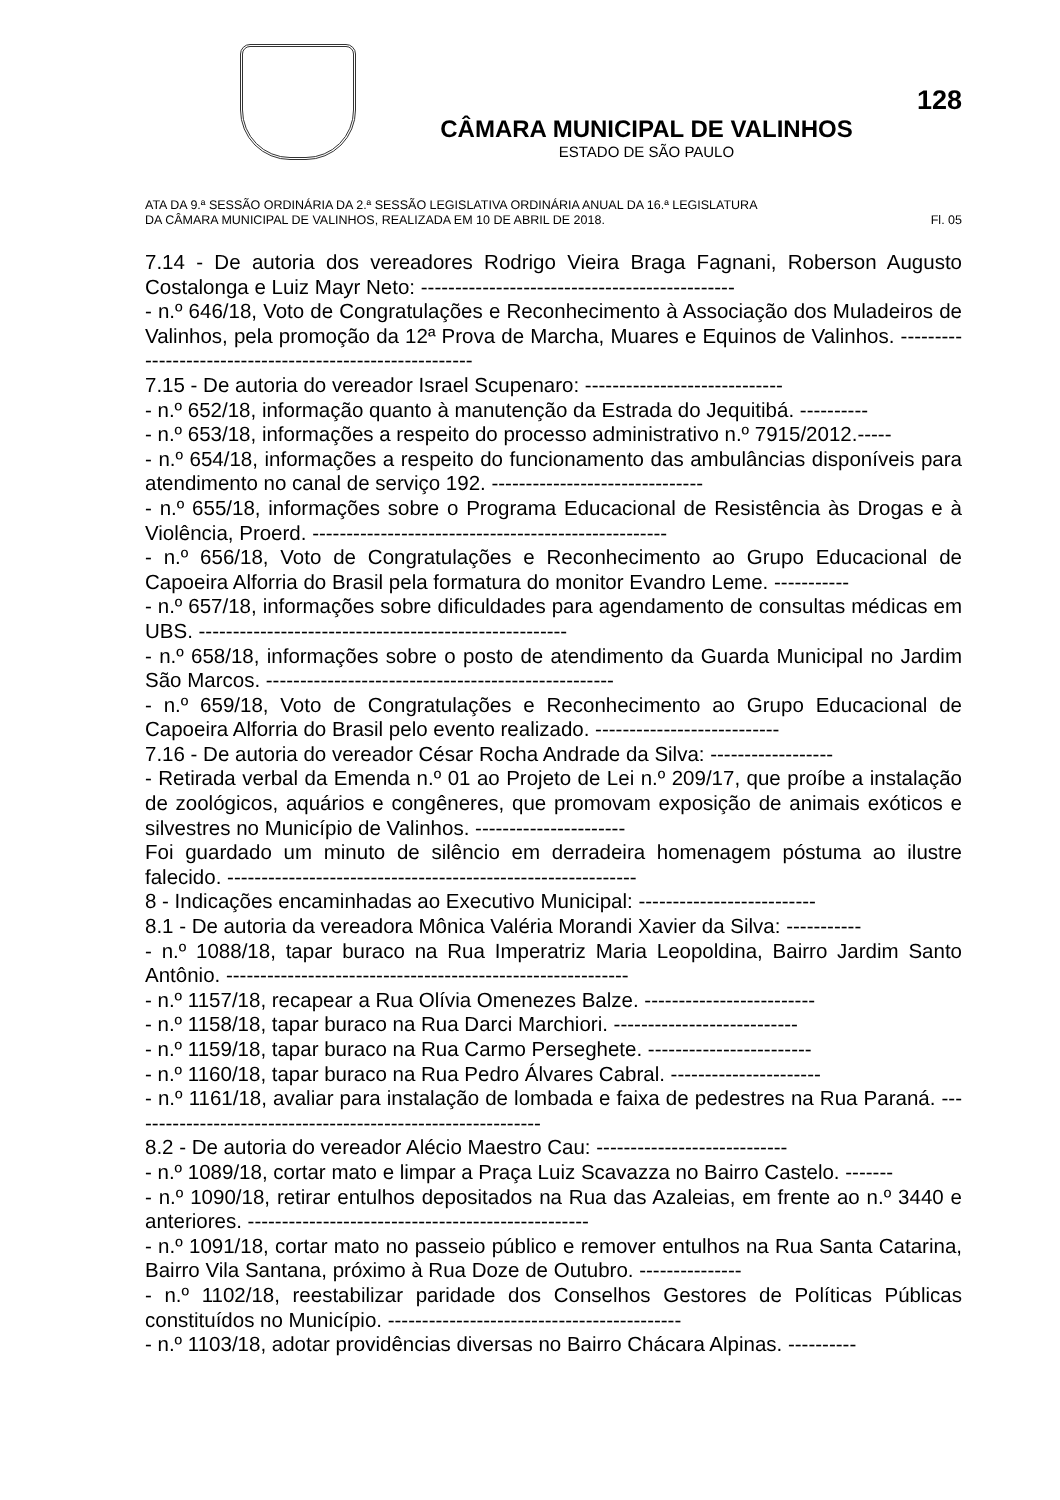CÂMARA MUNICIPAL DE VALINHOS
ESTADO DE SÃO PAULO
128
ATA DA 9.ª SESSÃO ORDINÁRIA DA 2.ª SESSÃO LEGISLATIVA ORDINÁRIA ANUAL DA 16.ª LEGISLATURA
DA CÂMARA MUNICIPAL DE VALINHOS, REALIZADA EM 10 DE ABRIL DE 2018. Fl. 05
7.14 - De autoria dos vereadores Rodrigo Vieira Braga Fagnani, Roberson Augusto Costalonga e Luiz Mayr Neto: ----------------------------------------------
- n.º 646/18, Voto de Congratulações e Reconhecimento à Associação dos Muladeiros de Valinhos, pela promoção da 12ª Prova de Marcha, Muares e Equinos de Valinhos. ---------------------------------------------------------
7.15 - De autoria do vereador Israel Scupenaro: -----------------------------
- n.º 652/18, informação quanto à manutenção da Estrada do Jequitibá. ----------
- n.º 653/18, informações a respeito do processo administrativo n.º 7915/2012.-----
- n.º 654/18, informações a respeito do funcionamento das ambulâncias disponíveis para atendimento no canal de serviço 192. -------------------------------
- n.º 655/18, informações sobre o Programa Educacional de Resistência às Drogas e à Violência, Proerd. ----------------------------------------------------
- n.º 656/18, Voto de Congratulações e Reconhecimento ao Grupo Educacional de Capoeira Alforria do Brasil pela formatura do monitor Evandro Leme. -----------
- n.º 657/18, informações sobre dificuldades para agendamento de consultas médicas em UBS. ------------------------------------------------------
- n.º 658/18, informações sobre o posto de atendimento da Guarda Municipal no Jardim São Marcos. ---------------------------------------------------
- n.º 659/18, Voto de Congratulações e Reconhecimento ao Grupo Educacional de Capoeira Alforria do Brasil pelo evento realizado. ---------------------------
7.16 - De autoria do vereador César Rocha Andrade da Silva: ------------------
- Retirada verbal da Emenda n.º 01 ao Projeto de Lei n.º 209/17, que proíbe a instalação de zoológicos, aquários e congêneres, que promovam exposição de animais exóticos e silvestres no Município de Valinhos. ----------------------
Foi guardado um minuto de silêncio em derradeira homenagem póstuma ao ilustre falecido. ------------------------------------------------------------
8 - Indicações encaminhadas ao Executivo Municipal: --------------------------
8.1 - De autoria da vereadora Mônica Valéria Morandi Xavier da Silva: -----------
- n.º 1088/18, tapar buraco na Rua Imperatriz Maria Leopoldina, Bairro Jardim Santo Antônio. -----------------------------------------------------------
- n.º 1157/18, recapear a Rua Olívia Omenezes Balze. -------------------------
- n.º 1158/18, tapar buraco na Rua Darci Marchiori. ---------------------------
- n.º 1159/18, tapar buraco na Rua Carmo Perseghete. ------------------------
- n.º 1160/18, tapar buraco na Rua Pedro Álvares Cabral. ----------------------
- n.º 1161/18, avaliar para instalação de lombada e faixa de pedestres na Rua Paraná. -------------------------------------------------------------
8.2 - De autoria do vereador Alécio Maestro Cau: ----------------------------
- n.º 1089/18, cortar mato e limpar a Praça Luiz Scavazza no Bairro Castelo. -------
- n.º 1090/18, retirar entulhos depositados na Rua das Azaleias, em frente ao n.º 3440 e anteriores. --------------------------------------------------
- n.º 1091/18, cortar mato no passeio público e remover entulhos na Rua Santa Catarina, Bairro Vila Santana, próximo à Rua Doze de Outubro. ---------------
- n.º 1102/18, reestabilizar paridade dos Conselhos Gestores de Políticas Públicas constituídos no Município. -------------------------------------------
- n.º 1103/18, adotar providências diversas no Bairro Chácara Alpinas. ----------